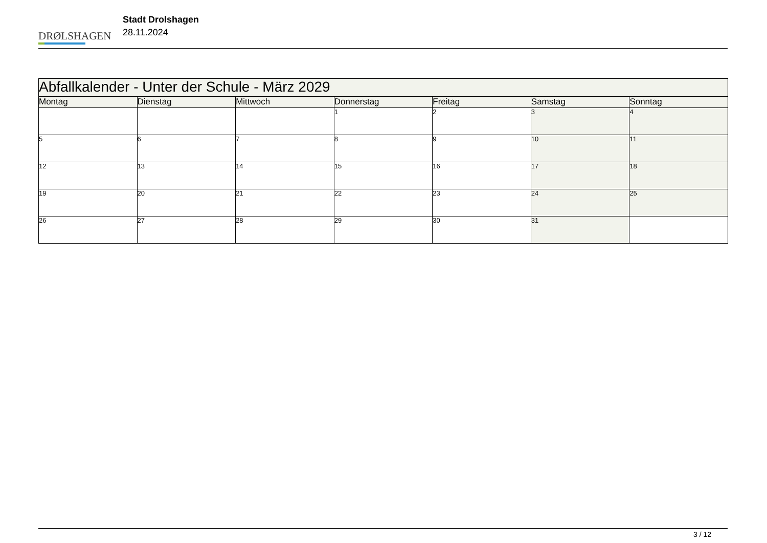DRØLSHAGEN
Stadt Drolshagen
28.11.2024
| Abfallkalender - Unter der Schule - März 2029 | | | | | | |
| --- | --- | --- | --- | --- | --- | --- |
| Montag | Dienstag | Mittwoch | Donnerstag | Freitag | Samstag | Sonntag |
| | | | 1 | 2 | 3 | 4 |
| 5 | 6 | 7 | 8 | 9 | 10 | 11 |
| 12 | 13 | 14 | 15 | 16 | 17 | 18 |
| 19 | 20 | 21 | 22 | 23 | 24 | 25 |
| 26 | 27 | 28 | 29 | 30 | 31 | |
3 / 12